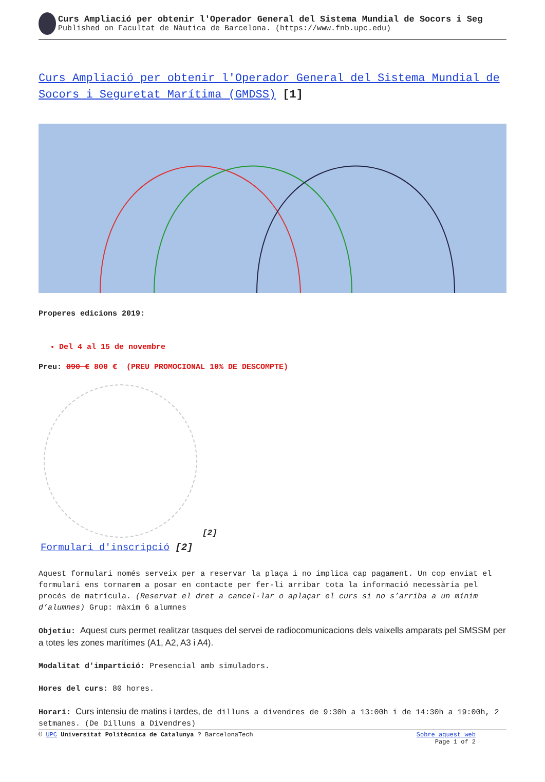Curs Ampliació per obtenir l'Operador General del Sistema Mundial de Socors i Seg
Published on Facultat de Nàutica de Barcelona. (https://www.fnb.upc.edu)
Curs Ampliació per obtenir l'Operador General del Sistema Mundial de Socors i Seguretat Marítima (GMDSS) [1]
Properes edicions 2019:
Del 4 al 15 de novembre
Preu: 890 € 800 € (PREU PROMOCIONAL 10% DE DESCOMPTE)
[2]
Formulari d'inscripció [2]
Aquest formulari només serveix per a reservar la plaça i no implica cap pagament. Un cop enviat el formulari ens tornarem a posar en contacte per fer-li arribar tota la informació necessària pel procés de matrícula. (Reservat el dret a cancel·lar o aplaçar el curs si no s’arriba a un mínim d’alumnes) Grup: màxim 6 alumnes
Objetiu: Aquest curs permet realitzar tasques del servei de radiocomunicacions dels vaixells amparats pel SMSSM per a totes les zones marítimes (A1, A2, A3 i A4).
Modalitat d'impartició: Presencial amb simuladors.
Hores del curs: 80 hores.
Horari: Curs intensiu de matins i tardes, de dilluns a divendres de 9:30h a 13:00h i de 14:30h a 19:00h, 2 setmanes. (De Dilluns a Divendres)
© UPC Universitat Politècnica de Catalunya ? BarcelonaTech Sobre aquest web
Page 1 of 2